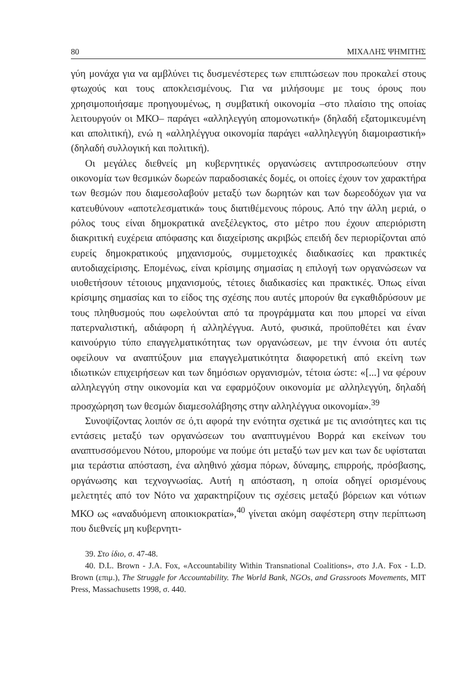80 ΜΙΧΑΛΗΣ ΨΗΜΙΤΗΣ
γύη μονάχα για να αμβλύνει τις δυσμενέστερες των επιπτώσεων που προκαλεί στους φτωχούς και τους αποκλεισμένους. Για να μιλήσουμε με τους όρους που χρησιμοποιήσαμε προηγουμένως, η συμβατική οικονομία –στο πλαίσιο της οποίας λειτουργούν οι ΜΚΟ– παράγει «αλληλεγγύη απομονωτική» (δηλαδή εξατομικευμένη και απολιτική), ενώ η «αλληλέγγυα οικονομία παράγει «αλληλεγγύη διαμοιραστική» (δηλαδή συλλογική και πολιτική).
Οι μεγάλες διεθνείς μη κυβερνητικές οργανώσεις αντιπροσωπεύουν στην οικονομία των θεσμικών δωρεών παραδοσιακές δομές, οι οποίες έχουν τον χαρακτήρα των θεσμών που διαμεσολαβούν μεταξύ των δωρητών και των δωρεοδόχων για να κατευθύνουν «αποτελεσματικά» τους διατιθέμενους πόρους. Από την άλλη μεριά, ο ρόλος τους είναι δημοκρατικά ανεξέλεγκτος, στο μέτρο που έχουν απεριόριστη διακριτική ευχέρεια απόφασης και διαχείρισης ακριβώς επειδή δεν περιορίζονται από ευρείς δημοκρατικούς μηχανισμούς, συμμετοχικές διαδικασίες και πρακτικές αυτοδιαχείρισης. Επομένως, είναι κρίσιμης σημασίας η επιλογή των οργανώσεων να υιοθετήσουν τέτοιους μηχανισμούς, τέτοιες διαδικασίες και πρακτικές. Όπως είναι κρίσιμης σημασίας και το είδος της σχέσης που αυτές μπορούν θα εγκαθιδρύσουν με τους πληθυσμούς που ωφελούνται από τα προγράμματα και που μπορεί να είναι πατερναλιστική, αδιάφορη ή αλληλέγγυα. Αυτό, φυσικά, προϋποθέτει και έναν καινούργιο τύπο επαγγελματικότητας των οργανώσεων, με την έννοια ότι αυτές οφείλουν να αναπτύξουν μια επαγγελματικότητα διαφορετική από εκείνη των ιδιωτικών επιχειρήσεων και των δημόσιων οργανισμών, τέτοια ώστε: «[...] να φέρουν αλληλεγγύη στην οικονομία και να εφαρμόζουν οικονομία με αλληλεγγύη, δηλαδή προσχώρηση των θεσμών διαμεσολάβησης στην αλληλέγγυα οικονομία».<sup>39</sup>
Συνοψίζοντας λοιπόν σε ό,τι αφορά την ενότητα σχετικά με τις ανισότητες και τις εντάσεις μεταξύ των οργανώσεων του αναπτυγμένου Βορρά και εκείνων του αναπτυσσόμενου Νότου, μπορούμε να πούμε ότι μεταξύ των μεν και των δε υφίσταται μια τεράστια απόσταση, ένα αληθινό χάσμα πόρων, δύναμης, επιρροής, πρόσβασης, οργάνωσης και τεχνογνωσίας. Αυτή η απόσταση, η οποία οδηγεί ορισμένους μελετητές από τον Νότο να χαρακτηρίζουν τις σχέσεις μεταξύ βόρειων και νότιων ΜΚΟ ως «αναδυόμενη αποικιοκρατία»,<sup>40</sup> γίνεται ακόμη σαφέστερη στην περίπτωση που διεθνείς μη κυβερνητι-
39. Στο ίδιο, σ. 47-48.
40. D.L. Brown - J.A. Fox, «Accountability Within Transnational Coalitions», στο J.A. Fox - L.D. Brown (επιμ.), The Struggle for Accountability. The World Bank, NGOs, and Grassroots Movements, MIT Press, Massachusetts 1998, σ. 440.